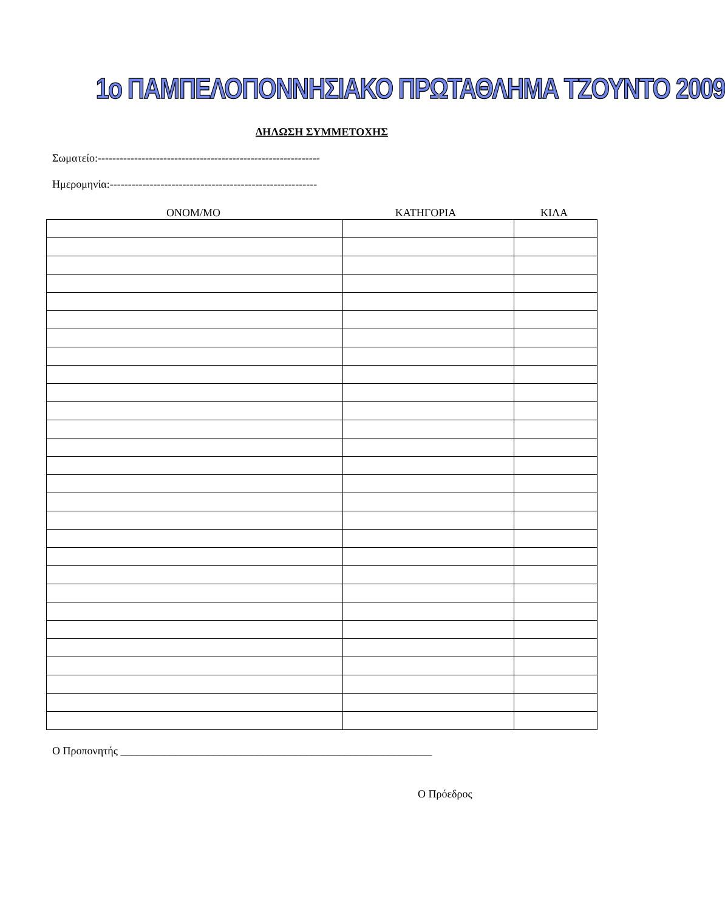1ο ΠΑΜΠΕΛΟΠΟΝΝΗΣΙΑΚΟ ΠΡΩΤΑΘΛΗΜΑ ΤΖΟΥΝΤΟ 2009
ΔΗΛΩΣΗ ΣΥΜΜΕΤΟΧΗΣ
Σωματείο:-------------------------------------------------------------
Ημερομηνία:---------------------------------------------------------
ΟΝΟΜ/ΜΟ ΚΑΤΗΓΟΡΙΑ ΚΙΛΑ
Ο Προπονητής _________________________________________________________
Ο Πρόεδρος